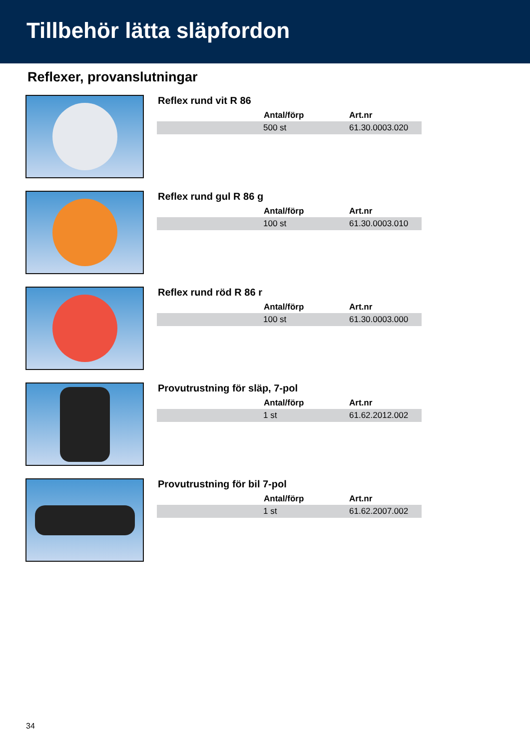Tillbehör lätta släpfordon
Reflexer, provanslutningar
Reflex rund vit R 86
| | Antal/förp | Art.nr |
| --- | --- | --- |
| | 500 st | 61.30.0003.020 |
Reflex rund gul R 86 g
| | Antal/förp | Art.nr |
| --- | --- | --- |
| | 100 st | 61.30.0003.010 |
Reflex rund röd R 86 r
| | Antal/förp | Art.nr |
| --- | --- | --- |
| | 100 st | 61.30.0003.000 |
Provutrustning för släp, 7-pol
| | Antal/förp | Art.nr |
| --- | --- | --- |
| | 1 st | 61.62.2012.002 |
Provutrustning för bil 7-pol
| | Antal/förp | Art.nr |
| --- | --- | --- |
| | 1 st | 61.62.2007.002 |
34